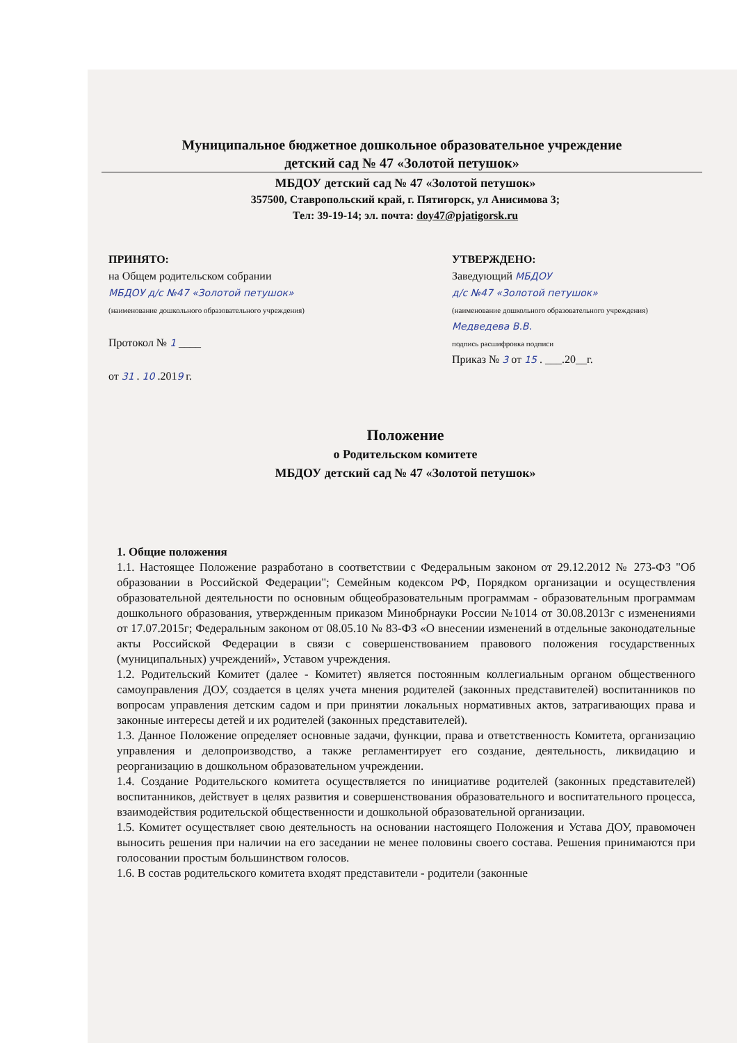Муниципальное бюджетное дошкольное образовательное учреждение
детский сад № 47 «Золотой петушок»
МБДОУ детский сад № 47 «Золотой петушок»
357500, Ставропольский край, г. Пятигорск, ул Анисимова 3;
Тел: 39-19-14; эл. почта: doy47@pjatigorsk.ru
ПРИНЯТО:
на Общем родительском собрании
МБДОУ д/с №47 «Золотой петушок»
(наименование дошкольного образовательного учреждения)
Протокол № 1 ____
от 31 . 10 .2019 г.
УТВЕРЖДЕНО:
Заведующий МБДОУ
д/с №47 «Золотой петушок»
(наименование дошкольного образовательного учреждения)
Медведева В.В.
подпись расшифровка подписи
Приказ № 3 от 15 . ___.20__г.
Положение
о Родительском комитете
МБДОУ детский сад № 47 «Золотой петушок»
1. Общие положения
1.1. Настоящее Положение разработано в соответствии с Федеральным законом от 29.12.2012 № 273-ФЗ "Об образовании в Российской Федерации"; Семейным кодексом РФ, Порядком организации и осуществления образовательной деятельности по основным общеобразовательным программам - образовательным программам дошкольного образования, утвержденным приказом Минобрнауки России №1014 от 30.08.2013г с изменениями от 17.07.2015г; Федеральным законом от 08.05.10 № 83-ФЗ «О внесении изменений в отдельные законодательные акты Российской Федерации в связи с совершенствованием правового положения государственных (муниципальных) учреждений», Уставом учреждения.
1.2. Родительский Комитет (далее - Комитет) является постоянным коллегиальным органом общественного самоуправления ДОУ, создается в целях учета мнения родителей (законных представителей) воспитанников по вопросам управления детским садом и при принятии локальных нормативных актов, затрагивающих права и законные интересы детей и их родителей (законных представителей).
1.3. Данное Положение определяет основные задачи, функции, права и ответственность Комитета, организацию управления и делопроизводство, а также регламентирует его создание, деятельность, ликвидацию и реорганизацию в дошкольном образовательном учреждении.
1.4. Создание Родительского комитета осуществляется по инициативе родителей (законных представителей) воспитанников, действует в целях развития и совершенствования образовательного и воспитательного процесса, взаимодействия родительской общественности и дошкольной образовательной организации.
1.5. Комитет осуществляет свою деятельность на основании настоящего Положения и Устава ДОУ, правомочен выносить решения при наличии на его заседании не менее половины своего состава. Решения принимаются при голосовании простым большинством голосов.
1.6. В состав родительского комитета входят представители - родители (законные